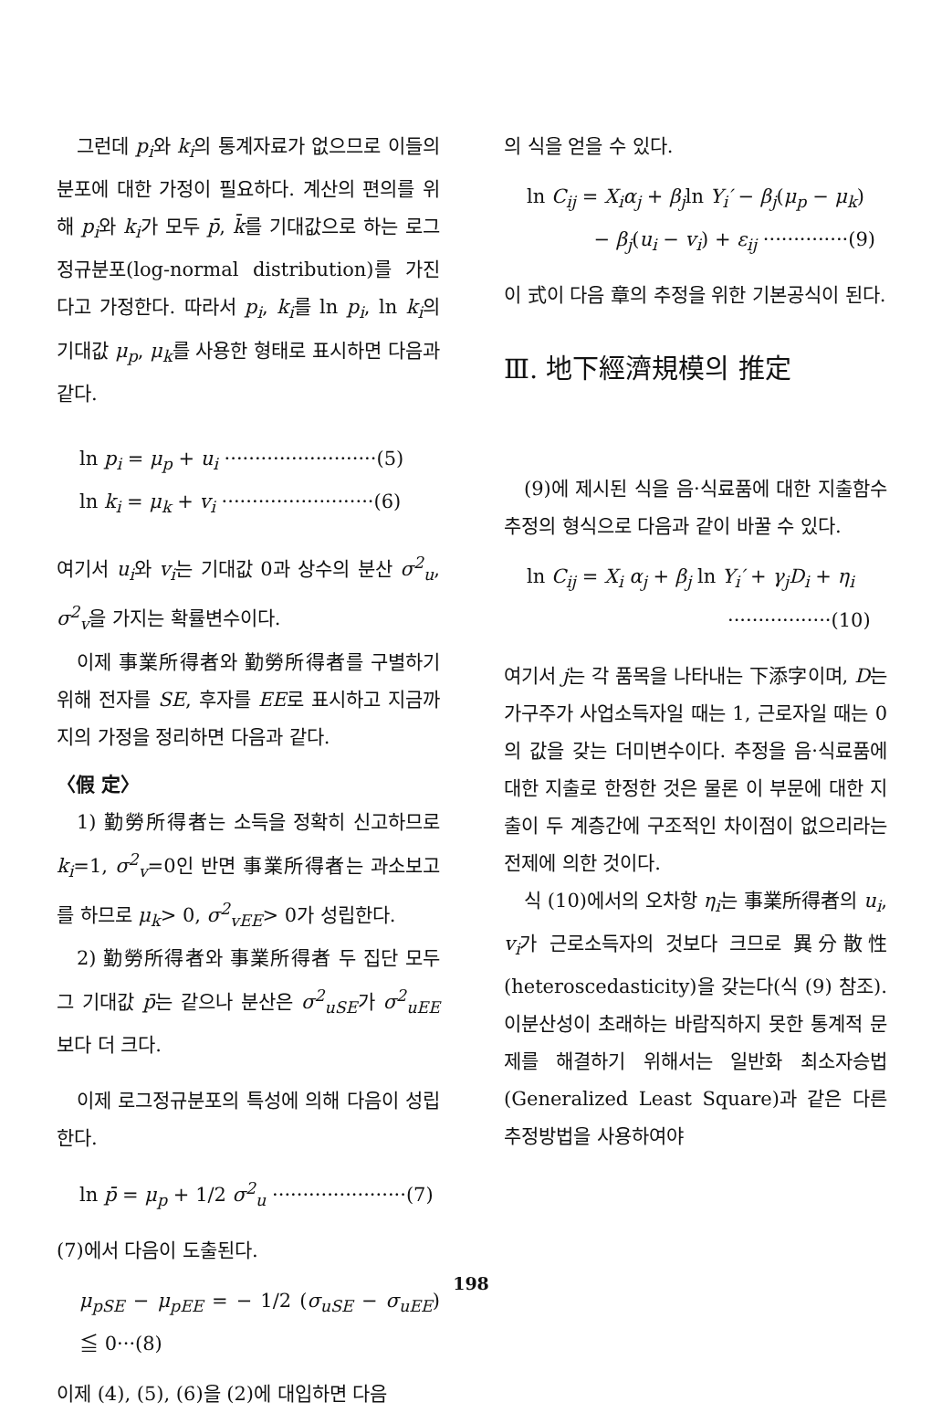그런데 p<sub>i</sub>와 k<sub>i</sub>의 통계자료가 없으므로 이들의 분포에 대한 가정이 필요하다. 계산의 편의를 위해 p<sub>i</sub>와 k<sub>i</sub>가 모두 p̄, k̄를 기대값으로 하는 로그정규분포(log-normal distribution)를 가진다고 가정한다. 따라서 p<sub>i</sub>, k<sub>i</sub>를 ln p<sub>i</sub>, ln k<sub>i</sub>의 기대값 μ<sub>p</sub>, μ<sub>k</sub>를 사용한 형태로 표시하면 다음과 같다.
ln p<sub>i</sub> = μ<sub>p</sub> + u<sub>i</sub> ·························(5)
ln k<sub>i</sub> = μ<sub>k</sub> + v<sub>i</sub> ·························(6)
여기서 u<sub>i</sub>와 v<sub>i</sub>는 기대값 0과 상수의 분산 σ<sup>2</sup><sub>u</sub>, σ<sup>2</sup><sub>v</sub>을 가지는 확률변수이다.
이제 事業所得者와 勤勞所得者를 구별하기 위해 전자를 SE, 후자를 EE로 표시하고 지금까지의 가정을 정리하면 다음과 같다.
〈假 定〉
1) 勤勞所得者는 소득을 정확히 신고하므로 k<sub>i</sub>=1, σ<sup>2</sup><sub>v</sub>=0인 반면 事業所得者는 과소보고를 하므로 μ<sub>k</sub>> 0, σ<sup>2</sup><sub>vEE</sub>> 0가 성립한다.
2) 勤勞所得者와 事業所得者 두 집단 모두 그 기대값 p̄는 같으나 분산은 σ<sup>2</sup><sub>uSE</sub>가 σ<sup>2</sup><sub>uEE</sub>보다 더 크다.
이제 로그정규분포의 특성에 의해 다음이 성립한다.
ln p̄ = μ<sub>p</sub> + 1/2 σ<sup>2</sup><sub>u</sub> ······················(7)
(7)에서 다음이 도출된다.
μ<sub>pSE</sub> − μ<sub>pEE</sub> = − 1/2 (σ<sub>uSE</sub> − σ<sub>uEE</sub>) ≦ 0···(8)
이제 (4), (5), (6)을 (2)에 대입하면 다음
의 식을 얻을 수 있다.
ln C<sub>ij</sub> = X<sub>i</sub>α<sub>j</sub> + β<sub>j</sub>ln Y<sub>i</sub>′ − β<sub>j</sub>(μ<sub>p</sub> − μ<sub>k</sub>)
− β<sub>j</sub>(u<sub>i</sub> − v<sub>i</sub>) + ε<sub>ij</sub> ··············(9)
이 式이 다음 章의 추정을 위한 기본공식이 된다.
Ⅲ. 地下經濟規模의 推定
(9)에 제시된 식을 음·식료품에 대한 지출함수 추정의 형식으로 다음과 같이 바꿀 수 있다.
ln C<sub>ij</sub> = X<sub>i</sub> α<sub>j</sub> + β<sub>j</sub> ln Y<sub>i</sub>′ + γ<sub>j</sub>D<sub>i</sub> + η<sub>i</sub>
·················(10)
여기서 j는 각 품목을 나타내는 下添字이며, D는 가구주가 사업소득자일 때는 1, 근로자일 때는 0의 값을 갖는 더미변수이다. 추정을 음·식료품에 대한 지출로 한정한 것은 물론 이 부문에 대한 지출이 두 계층간에 구조적인 차이점이 없으리라는 전제에 의한 것이다.
식 (10)에서의 오차항 η<sub>i</sub>는 事業所得者의 u<sub>i</sub>, v<sub>i</sub>가 근로소득자의 것보다 크므로 異分散性(heteroscedasticity)을 갖는다(식 (9) 참조). 이분산성이 초래하는 바람직하지 못한 통계적 문제를 해결하기 위해서는 일반화 최소자승법(Generalized Least Square)과 같은 다른 추정방법을 사용하여야
198